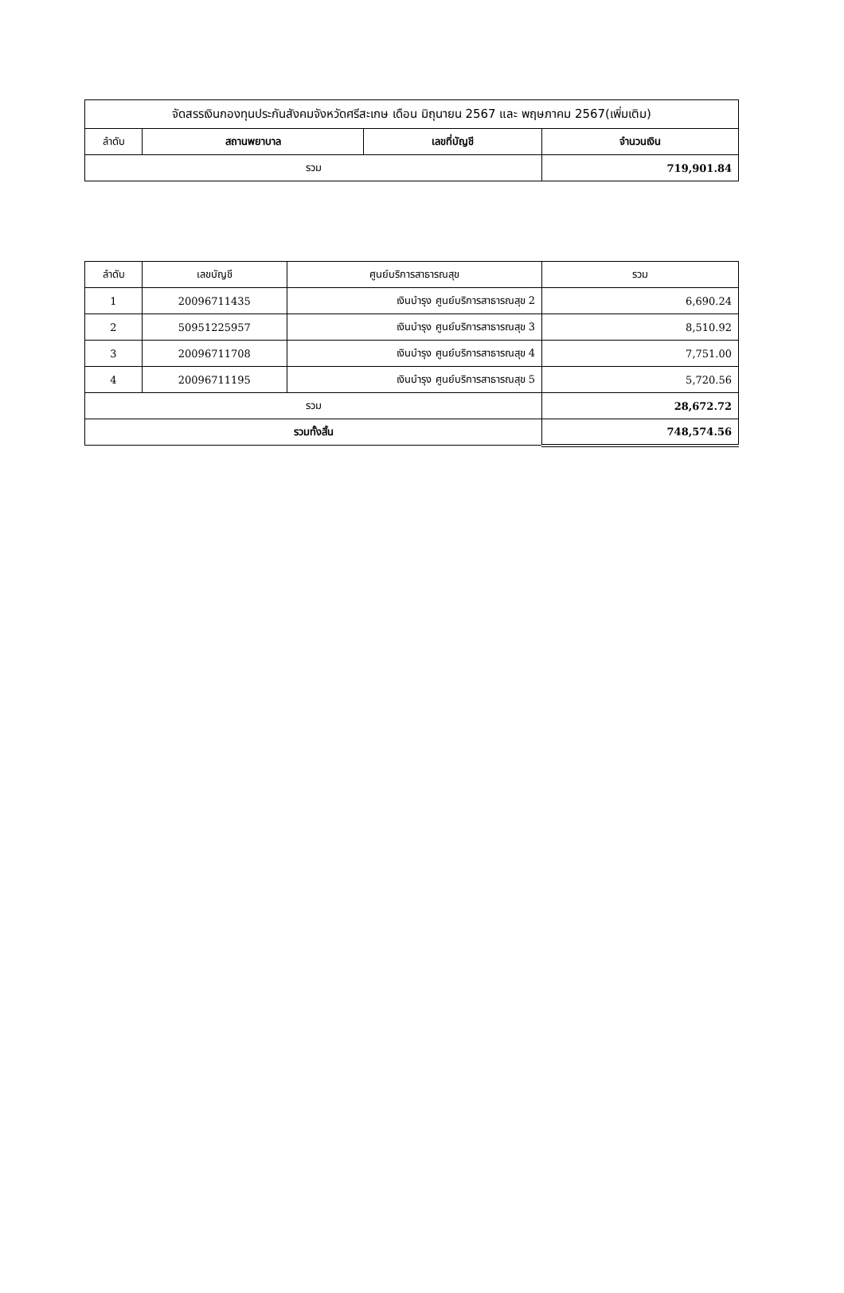| จัดสรรเงินกองทุนประกันสังคมจังหวัดศรีสะเกษ เดือน มิถุนายน 2567 และ พฤษภาคม 2567(เพิ่มเติม) | | | |
| ลำดับ | สถานพยาบาล | เลขที่บัญชี | จำนวนเงิน |
| รวม | | | 719,901.84 |
| ลำดับ | เลขบัญชี | ศูนย์บริการสาธารณสุข | รวม |
| --- | --- | --- | --- |
| 1 | 20096711435 | เงินบำรุง ศูนย์บริการสาธารณสุข 2 | 6,690.24 |
| 2 | 50951225957 | เงินบำรุง ศูนย์บริการสาธารณสุข 3 | 8,510.92 |
| 3 | 20096711708 | เงินบำรุง ศูนย์บริการสาธารณสุข 4 | 7,751.00 |
| 4 | 20096711195 | เงินบำรุง ศูนย์บริการสาธารณสุข 5 | 5,720.56 |
| รวม | | | 28,672.72 |
| รวมทั้งสิ้น | | | 748,574.56 |